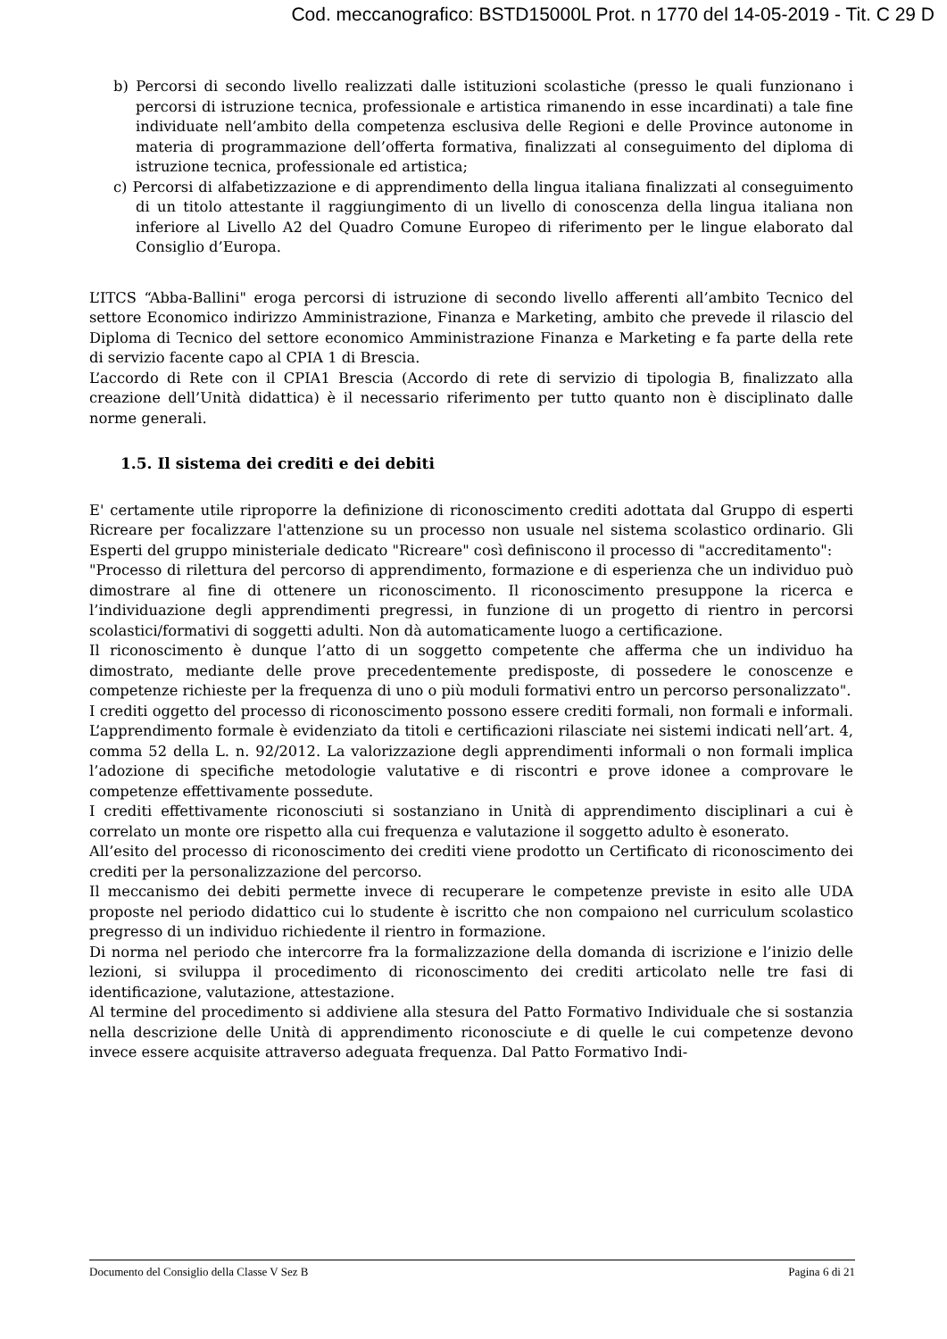Cod. meccanografico: BSTD15000L Prot. n 1770 del 14-05-2019 - Tit. C 29 D
b) Percorsi di secondo livello realizzati dalle istituzioni scolastiche (presso le quali funzionano i percorsi di istruzione tecnica, professionale e artistica rimanendo in esse incardinati) a tale fine individuate nell’ambito della competenza esclusiva delle Regioni e delle Province autonome in materia di programmazione dell’offerta formativa, finalizzati al conseguimento del diploma di istruzione tecnica, professionale ed artistica;
c) Percorsi di alfabetizzazione e di apprendimento della lingua italiana finalizzati al conseguimento di un titolo attestante il raggiungimento di un livello di conoscenza della lingua italiana non inferiore al Livello A2 del Quadro Comune Europeo di riferimento per le lingue elaborato dal Consiglio d’Europa.
L’ITCS “Abba-Ballini" eroga percorsi di istruzione di secondo livello afferenti all’ambito Tecnico del settore Economico indirizzo Amministrazione, Finanza e Marketing, ambito che prevede il rilascio del Diploma di Tecnico del settore economico Amministrazione Finanza e Marketing e fa parte della rete di servizio facente capo al CPIA 1 di Brescia.
L’accordo di Rete con il CPIA1 Brescia (Accordo di rete di servizio di tipologia B, finalizzato alla creazione dell’Unità didattica) è il necessario riferimento per tutto quanto non è disciplinato dalle norme generali.
1.5. Il sistema dei crediti e dei debiti
E' certamente utile riproporre la definizione di riconoscimento crediti adottata dal Gruppo di esperti Ricreare per focalizzare l'attenzione su un processo non usuale nel sistema scolastico ordinario. Gli Esperti del gruppo ministeriale dedicato "Ricreare" così definiscono il processo di "accreditamento":
"Processo di rilettura del percorso di apprendimento, formazione e di esperienza che un individuo può dimostrare al fine di ottenere un riconoscimento. Il riconoscimento presuppone la ricerca e l’individuazione degli apprendimenti pregressi, in funzione di un progetto di rientro in percorsi scolastici/formativi di soggetti adulti. Non dà automaticamente luogo a certificazione.
Il riconoscimento è dunque l’atto di un soggetto competente che afferma che un individuo ha dimostrato, mediante delle prove precedentemente predisposte, di possedere le conoscenze e competenze richieste per la frequenza di uno o più moduli formativi entro un percorso personalizzato".
I crediti oggetto del processo di riconoscimento possono essere crediti formali, non formali e informali. L’apprendimento formale è evidenziato da titoli e certificazioni rilasciate nei sistemi indicati nell’art. 4, comma 52 della L. n. 92/2012. La valorizzazione degli apprendimenti informali o non formali implica l’adozione di specifiche metodologie valutative e di riscontri e prove idonee a comprovare le competenze effettivamente possedute.
I crediti effettivamente riconosciuti si sostanziano in Unità di apprendimento disciplinari a cui è correlato un monte ore rispetto alla cui frequenza e valutazione il soggetto adulto è esonerato.
All’esito del processo di riconoscimento dei crediti viene prodotto un Certificato di riconoscimento dei crediti per la personalizzazione del percorso.
Il meccanismo dei debiti permette invece di recuperare le competenze previste in esito alle UDA proposte nel periodo didattico cui lo studente è iscritto che non compaiono nel curriculum scolastico pregresso di un individuo richiedente il rientro in formazione.
Di norma nel periodo che intercorre fra la formalizzazione della domanda di iscrizione e l’inizio delle lezioni, si sviluppa il procedimento di riconoscimento dei crediti articolato nelle tre fasi di identificazione, valutazione, attestazione.
Al termine del procedimento si addiviene alla stesura del Patto Formativo Individuale che si sostanzia nella descrizione delle Unità di apprendimento riconosciute e di quelle le cui competenze devono invece essere acquisite attraverso adeguata frequenza. Dal Patto Formativo Indi-
Documento del Consiglio della Classe V Sez B Pagina 6 di 21